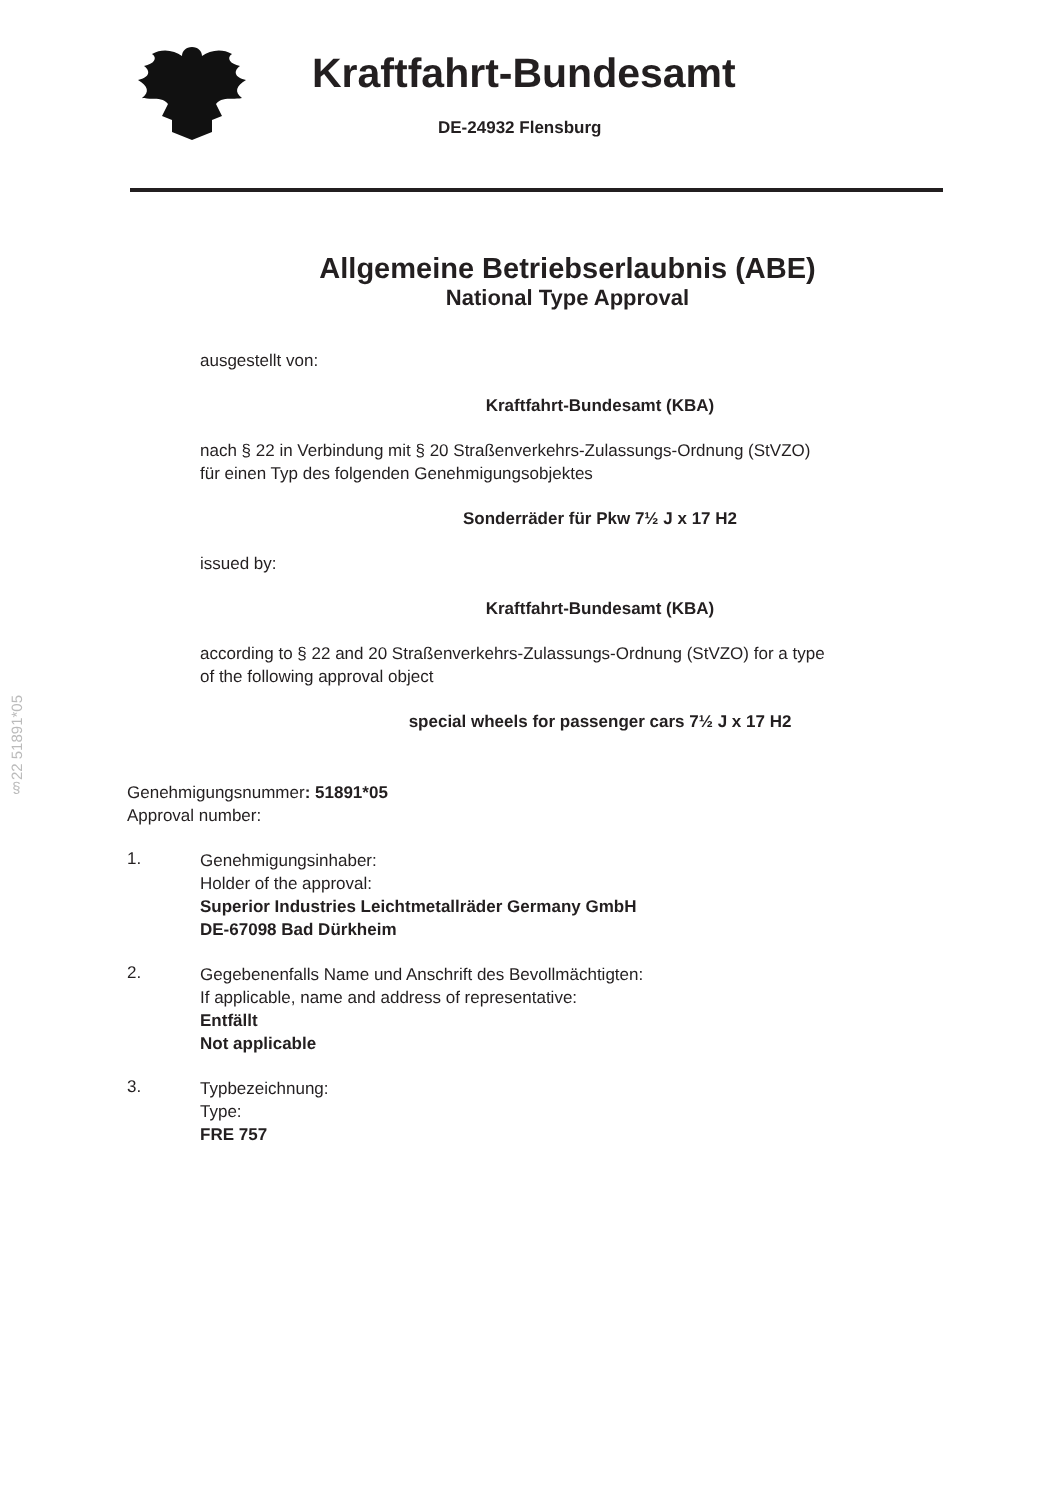Kraftfahrt-Bundesamt
DE-24932 Flensburg
§22 51891*05
Allgemeine Betriebserlaubnis (ABE)
National Type Approval
ausgestellt von:
Kraftfahrt-Bundesamt (KBA)
nach § 22 in Verbindung mit § 20 Straßenverkehrs-Zulassungs-Ordnung (StVZO)
für einen Typ des folgenden Genehmigungsobjektes
Sonderräder für Pkw 7½ J x 17 H2
issued by:
Kraftfahrt-Bundesamt (KBA)
according to § 22 and 20 Straßenverkehrs-Zulassungs-Ordnung (StVZO) for a type
of the following approval object
special wheels for passenger cars 7½ J x 17 H2
Genehmigungsnummer: 51891*05
Approval number:
1.
Genehmigungsinhaber:
Holder of the approval:
Superior Industries Leichtmetallräder Germany GmbH
DE-67098 Bad Dürkheim
2.
Gegebenenfalls Name und Anschrift des Bevollmächtigten:
If applicable, name and address of representative:
Entfällt
Not applicable
3.
Typbezeichnung:
Type:
FRE 757